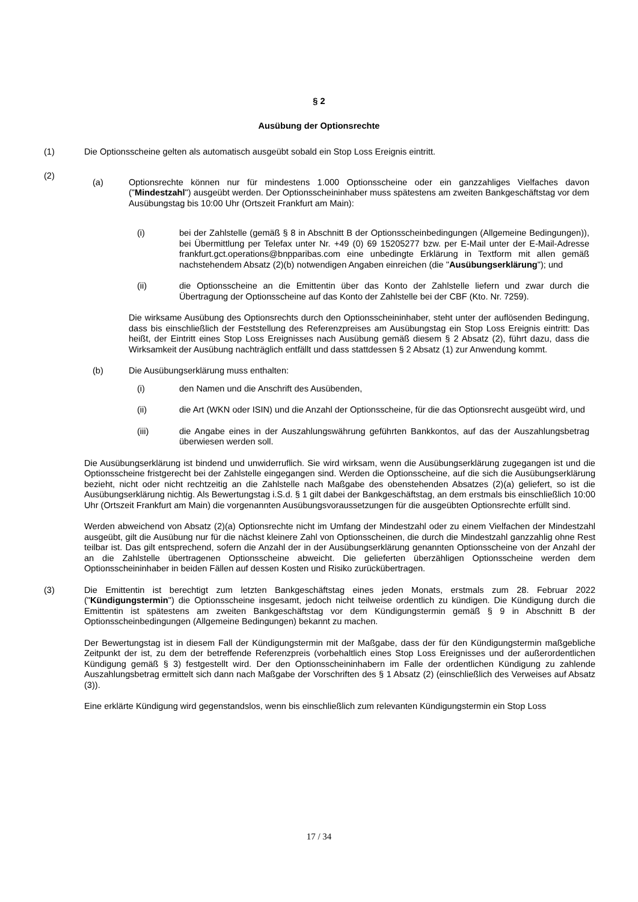§ 2
Ausübung der Optionsrechte
(1)
Die Optionsscheine gelten als automatisch ausgeübt sobald ein Stop Loss Ereignis eintritt.
(2)
(a) Optionsrechte können nur für mindestens 1.000 Optionsscheine oder ein ganzzahliges Vielfaches davon ("Mindestzahl") ausgeübt werden. Der Optionsscheininhaber muss spätestens am zweiten Bankgeschäftstag vor dem Ausübungstag bis 10:00 Uhr (Ortszeit Frankfurt am Main):
(i) bei der Zahlstelle (gemäß § 8 in Abschnitt B der Optionsscheinbedingungen (Allgemeine Bedingungen)), bei Übermittlung per Telefax unter Nr. +49 (0) 69 15205277 bzw. per E-Mail unter der E-Mail-Adresse frankfurt.gct.operations@bnpparibas.com eine unbedingte Erklärung in Textform mit allen gemäß nachstehendem Absatz (2)(b) notwendigen Angaben einreichen (die "Ausübungserklärung"); und
(ii) die Optionsscheine an die Emittentin über das Konto der Zahlstelle liefern und zwar durch die Übertragung der Optionsscheine auf das Konto der Zahlstelle bei der CBF (Kto. Nr. 7259).
Die wirksame Ausübung des Optionsrechts durch den Optionsscheininhaber, steht unter der auflösenden Bedingung, dass bis einschließlich der Feststellung des Referenzpreises am Ausübungstag ein Stop Loss Ereignis eintritt: Das heißt, der Eintritt eines Stop Loss Ereignisses nach Ausübung gemäß diesem § 2 Absatz (2), führt dazu, dass die Wirksamkeit der Ausübung nachträglich entfällt und dass stattdessen § 2 Absatz (1) zur Anwendung kommt.
(b) Die Ausübungserklärung muss enthalten:
(i) den Namen und die Anschrift des Ausübenden,
(ii) die Art (WKN oder ISIN) und die Anzahl der Optionsscheine, für die das Optionsrecht ausgeübt wird, und
(iii) die Angabe eines in der Auszahlungswährung geführten Bankkontos, auf das der Auszahlungsbetrag überwiesen werden soll.
Die Ausübungserklärung ist bindend und unwiderruflich. Sie wird wirksam, wenn die Ausübungserklärung zugegangen ist und die Optionsscheine fristgerecht bei der Zahlstelle eingegangen sind. Werden die Optionsscheine, auf die sich die Ausübungserklärung bezieht, nicht oder nicht rechtzeitig an die Zahlstelle nach Maßgabe des obenstehenden Absatzes (2)(a) geliefert, so ist die Ausübungserklärung nichtig. Als Bewertungstag i.S.d. § 1 gilt dabei der Bankgeschäftstag, an dem erstmals bis einschließlich 10:00 Uhr (Ortszeit Frankfurt am Main) die vorgenannten Ausübungsvoraussetzungen für die ausgeübten Optionsrechte erfüllt sind.
Werden abweichend von Absatz (2)(a) Optionsrechte nicht im Umfang der Mindestzahl oder zu einem Vielfachen der Mindestzahl ausgeübt, gilt die Ausübung nur für die nächst kleinere Zahl von Optionsscheinen, die durch die Mindestzahl ganzzahlig ohne Rest teilbar ist. Das gilt entsprechend, sofern die Anzahl der in der Ausübungserklärung genannten Optionsscheine von der Anzahl der an die Zahlstelle übertragenen Optionsscheine abweicht. Die gelieferten überzähligen Optionsscheine werden dem Optionsscheininhaber in beiden Fällen auf dessen Kosten und Risiko zurückübertragen.
(3)
Die Emittentin ist berechtigt zum letzten Bankgeschäftstag eines jeden Monats, erstmals zum 28. Februar 2022 ("Kündigungstermin") die Optionsscheine insgesamt, jedoch nicht teilweise ordentlich zu kündigen. Die Kündigung durch die Emittentin ist spätestens am zweiten Bankgeschäftstag vor dem Kündigungstermin gemäß § 9 in Abschnitt B der Optionsscheinbedingungen (Allgemeine Bedingungen) bekannt zu machen.
Der Bewertungstag ist in diesem Fall der Kündigungstermin mit der Maßgabe, dass der für den Kündigungstermin maßgebliche Zeitpunkt der ist, zu dem der betreffende Referenzpreis (vorbehaltlich eines Stop Loss Ereignisses und der außerordentlichen Kündigung gemäß § 3) festgestellt wird. Der den Optionsscheininhabern im Falle der ordentlichen Kündigung zu zahlende Auszahlungsbetrag ermittelt sich dann nach Maßgabe der Vorschriften des § 1 Absatz (2) (einschließlich des Verweises auf Absatz (3)).
Eine erklärte Kündigung wird gegenstandslos, wenn bis einschließlich zum relevanten Kündigungstermin ein Stop Loss
17 / 34